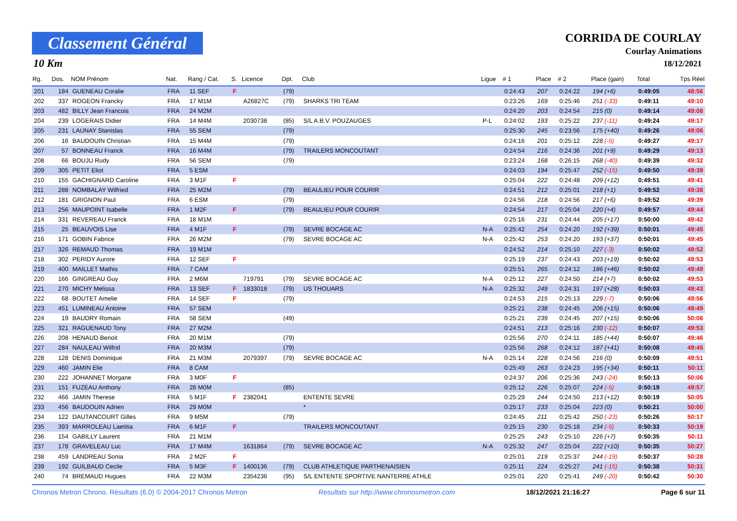Classement Général
10 Km
CORRIDA DE COURLAY
Courlay Animations
18/12/2021
| Rg. | Dos. | NOM Prénom | Nat. | Rang / Cat. | S. | Licence | Dpt. | Club | Ligue | # 1 | Place | # 2 | Place (gain) | Total | Tps Réel |
| --- | --- | --- | --- | --- | --- | --- | --- | --- | --- | --- | --- | --- | --- | --- | --- |
| 201 | 184 | GUENEAU Coralie | FRA | 11 SEF | F | | (79) | | | 0:24:43 | 207 | 0:24:22 | 194 (+6) | 0:49:05 | 48:56 |
| 202 | 337 | ROGEON Francky | FRA | 17 M1M | | A26827C | (79) | SHARKS TRI TEAM | | 0:23:26 | 169 | 0:25:46 | 251 (-33) | 0:49:11 | 49:10 |
| 203 | 482 | BILLY Jean Francois | FRA | 24 M2M | | | | | | 0:24:20 | 203 | 0:24:54 | 215 (0) | 0:49:14 | 49:08 |
| 204 | 239 | LOGERAIS Didier | FRA | 14 M4M | | 2030738 | (85) | S/L A.B.V. POUZAUGES | P-L | 0:24:02 | 193 | 0:25:22 | 237 (-11) | 0:49:24 | 49:17 |
| 205 | 231 | LAUNAY Stanislas | FRA | 55 SEM | | | (79) | | | 0:25:30 | 245 | 0:23:56 | 175 (+40) | 0:49:26 | 49:06 |
| 206 | 16 | BAUDOUIN Christian | FRA | 15 M4M | | | (79) | | | 0:24:16 | 201 | 0:25:12 | 228 (-5) | 0:49:27 | 49:17 |
| 207 | 57 | BONNEAU Franck | FRA | 16 M4M | | | (79) | TRAILERS MONCOUTANT | | 0:24:54 | 216 | 0:24:36 | 201 (+9) | 0:49:29 | 49:13 |
| 208 | 66 | BOUJU Rudy | FRA | 56 SEM | | | (79) | | | 0:23:24 | 168 | 0:26:15 | 268 (-40) | 0:49:39 | 49:32 |
| 209 | 305 | PETIT Eliot | FRA | 5 ESM | | | | | | 0:24:03 | 194 | 0:25:47 | 252 (-15) | 0:49:50 | 49:39 |
| 210 | 155 | GACHIGNARD Caroline | FRA | 3 M1F | F | | | | | 0:25:04 | 222 | 0:24:48 | 209 (+12) | 0:49:51 | 49:41 |
| 211 | 288 | NOMBALAY Wilfried | FRA | 25 M2M | | | (79) | BEAULIEU POUR COURIR | | 0:24:51 | 212 | 0:25:01 | 218 (+1) | 0:49:52 | 49:38 |
| 212 | 181 | GRIGNON Paul | FRA | 6 ESM | | | (79) | | | 0:24:56 | 218 | 0:24:56 | 217 (+6) | 0:49:52 | 49:39 |
| 213 | 256 | MAUPOINT Isabelle | FRA | 1 M2F | F | | (79) | BEAULIEU POUR COURIR | | 0:24:54 | 217 | 0:25:04 | 220 (+4) | 0:49:57 | 49:44 |
| 214 | 331 | REVEREAU Franck | FRA | 18 M1M | | | | | | 0:25:16 | 231 | 0:24:44 | 205 (+17) | 0:50:00 | 49:42 |
| 215 | 25 | BEAUVOIS Lise | FRA | 4 M1F | F | | (79) | SEVRE BOCAGE AC | N-A | 0:25:42 | 254 | 0:24:20 | 192 (+39) | 0:50:01 | 49:45 |
| 216 | 171 | GOBIN Fabrice | FRA | 26 M2M | | | (79) | SEVRE BOCAGE AC | N-A | 0:25:42 | 253 | 0:24:20 | 193 (+37) | 0:50:01 | 49:45 |
| 217 | 326 | REMAUD Thomas | FRA | 19 M1M | | | | | | 0:24:52 | 214 | 0:25:10 | 227 (-3) | 0:50:02 | 49:52 |
| 218 | 302 | PERIDY Aurore | FRA | 12 SEF | F | | | | | 0:25:19 | 237 | 0:24:43 | 203 (+19) | 0:50:02 | 49:53 |
| 219 | 400 | MAILLET Mathis | FRA | 7 CAM | | | | | | 0:25:51 | 265 | 0:24:12 | 186 (+46) | 0:50:02 | 49:49 |
| 220 | 166 | GINGREAU Guy | FRA | 2 M6M | | 719791 | (79) | SEVRE BOCAGE AC | N-A | 0:25:12 | 227 | 0:24:50 | 214 (+7) | 0:50:02 | 49:53 |
| 221 | 270 | MICHY Melissa | FRA | 13 SEF | F | 1833018 | (79) | US THOUARS | N-A | 0:25:32 | 249 | 0:24:31 | 197 (+28) | 0:50:03 | 49:43 |
| 222 | 68 | BOUTET Amelie | FRA | 14 SEF | F | | (79) | | | 0:24:53 | 215 | 0:25:13 | 229 (-7) | 0:50:06 | 49:56 |
| 223 | 451 | LUMINEAU Antoine | FRA | 57 SEM | | | | | | 0:25:21 | 238 | 0:24:45 | 206 (+15) | 0:50:06 | 49:49 |
| 224 | 19 | BAUDRY Romain | FRA | 58 SEM | | | (49) | | | 0:25:21 | 239 | 0:24:45 | 207 (+15) | 0:50:06 | 50:06 |
| 225 | 321 | RAGUENAUD Tony | FRA | 27 M2M | | | | | | 0:24:51 | 213 | 0:25:16 | 230 (-12) | 0:50:07 | 49:53 |
| 226 | 208 | HENAUD Benoit | FRA | 20 M1M | | | (79) | | | 0:25:56 | 270 | 0:24:11 | 185 (+44) | 0:50:07 | 49:46 |
| 227 | 284 | NAULEAU Wilfrid | FRA | 20 M3M | | | (79) | | | 0:25:56 | 268 | 0:24:12 | 187 (+41) | 0:50:08 | 49:45 |
| 228 | 128 | DENIS Dominique | FRA | 21 M3M | | 2079397 | (79) | SEVRE BOCAGE AC | N-A | 0:25:14 | 228 | 0:24:56 | 216 (0) | 0:50:09 | 49:51 |
| 229 | 460 | JAMIN Elie | FRA | 8 CAM | | | | | | 0:25:49 | 263 | 0:24:23 | 195 (+34) | 0:50:11 | 50:11 |
| 230 | 222 | JOHANNET Morgane | FRA | 3 M0F | F | | | | | 0:24:37 | 206 | 0:25:36 | 243 (-24) | 0:50:13 | 50:06 |
| 231 | 151 | FUZEAU Anthony | FRA | 28 M0M | | | (85) | | | 0:25:12 | 226 | 0:25:07 | 224 (-5) | 0:50:19 | 49:57 |
| 232 | 466 | JAMIN Therese | FRA | 5 M1F | F | 2382041 | | ENTENTE SEVRE | | 0:25:29 | 244 | 0:24:50 | 213 (+12) | 0:50:19 | 50:05 |
| 233 | 456 | BAUDOUIN Adrien | FRA | 29 M0M | | | | * | | 0:25:17 | 233 | 0:25:04 | 223 (0) | 0:50:21 | 50:00 |
| 234 | 122 | DAUTANCOURT Gilles | FRA | 9 M5M | | | (79) | | | 0:24:45 | 211 | 0:25:42 | 250 (-23) | 0:50:26 | 50:17 |
| 235 | 393 | MARROLEAU Laetitia | FRA | 6 M1F | F | | | TRAILERS MONCOUTANT | | 0:25:15 | 230 | 0:25:18 | 234 (-5) | 0:50:33 | 50:19 |
| 236 | 154 | GABILLY Laurent | FRA | 21 M1M | | | | | | 0:25:25 | 243 | 0:25:10 | 226 (+7) | 0:50:35 | 50:11 |
| 237 | 178 | GRAVELEAU Luc | FRA | 17 M4M | | 1631864 | (79) | SEVRE BOCAGE AC | N-A | 0:25:32 | 247 | 0:25:04 | 222 (+10) | 0:50:35 | 50:27 |
| 238 | 459 | LANDREAU Sonia | FRA | 2 M2F | F | | | | | 0:25:01 | 219 | 0:25:37 | 244 (-19) | 0:50:37 | 50:28 |
| 239 | 192 | GUILBAUD Cecile | FRA | 5 M3F | F | 1400136 | (79) | CLUB ATHLETIQUE PARTHENAISIEN | | 0:25:11 | 224 | 0:25:27 | 241 (-15) | 0:50:38 | 50:31 |
| 240 | 74 | BREMAUD Hugues | FRA | 22 M3M | | 2354236 | (95) | S/L ENTENTE SPORTIVE NANTERRE ATHLE | | 0:25:01 | 220 | 0:25:41 | 249 (-20) | 0:50:42 | 50:30 |
Chronos Metron Chrono. Résultats (6.0) © 2004-2017 Chronos Metron Resultats sur http://www.chronosmetron.com 18/12/2021 21:16:27 Page 6 sur 11